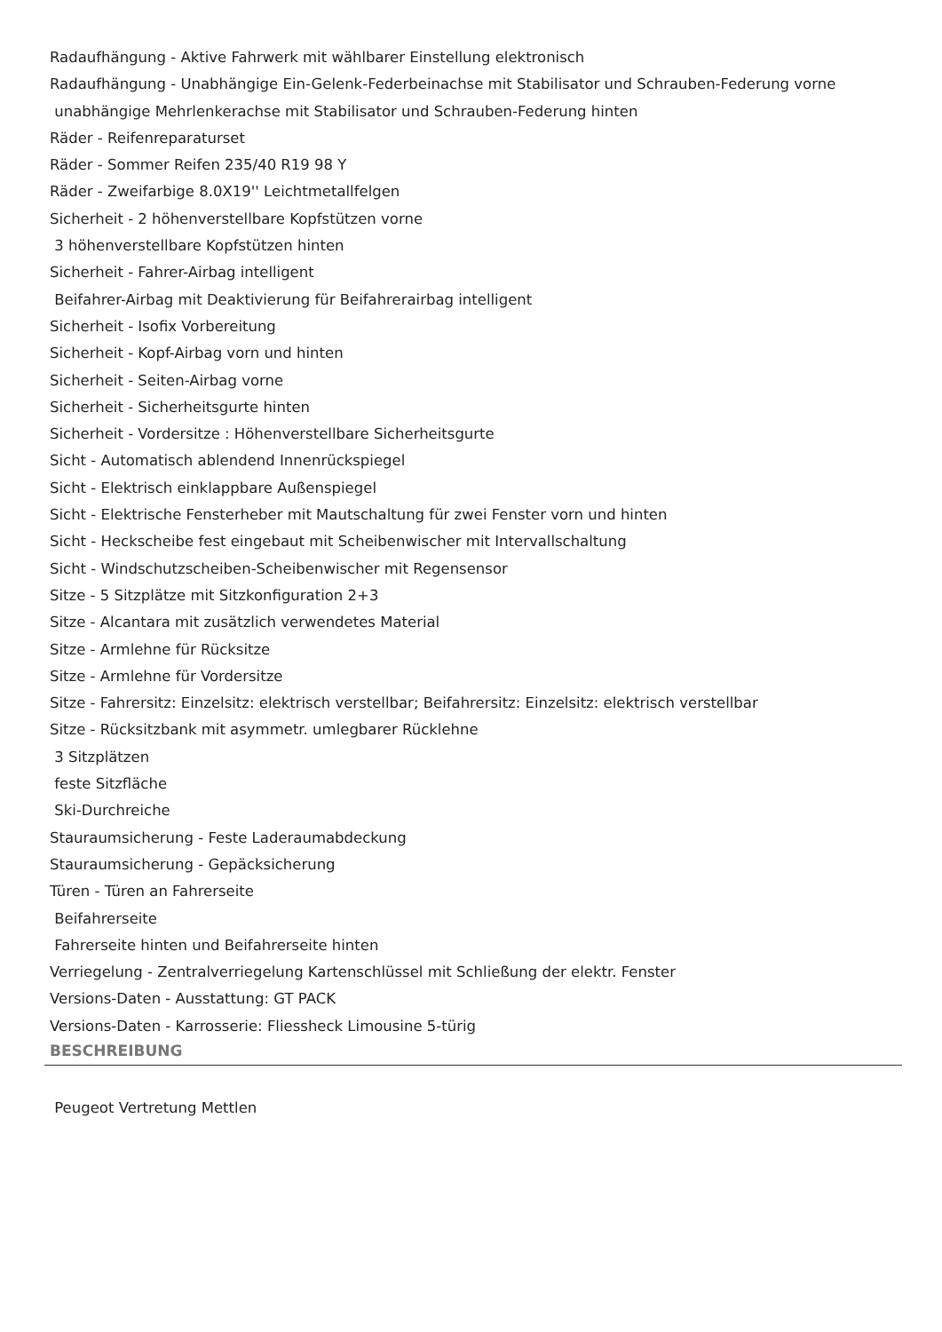Radaufhängung - Aktive Fahrwerk mit wählbarer Einstellung elektronisch
Radaufhängung - Unabhängige Ein-Gelenk-Federbeinachse mit Stabilisator und Schrauben-Federung vorne
unabhängige Mehrlenkerachse mit Stabilisator und Schrauben-Federung hinten
Räder - Reifenreparaturset
Räder - Sommer Reifen 235/40 R19 98 Y
Räder - Zweifarbige 8.0X19'' Leichtmetallfelgen
Sicherheit - 2 höhenverstellbare Kopfstützen vorne
3 höhenverstellbare Kopfstützen hinten
Sicherheit - Fahrer-Airbag intelligent
Beifahrer-Airbag mit Deaktivierung für Beifahrerairbag intelligent
Sicherheit - Isofix Vorbereitung
Sicherheit - Kopf-Airbag vorn und hinten
Sicherheit - Seiten-Airbag vorne
Sicherheit - Sicherheitsgurte hinten
Sicherheit - Vordersitze : Höhenverstellbare Sicherheitsgurte
Sicht - Automatisch ablendend Innenrückspiegel
Sicht - Elektrisch einklappbare Außenspiegel
Sicht - Elektrische Fensterheber mit Mautschaltung für zwei Fenster vorn und hinten
Sicht - Heckscheibe fest eingebaut mit Scheibenwischer mit Intervallschaltung
Sicht - Windschutzscheiben-Scheibenwischer mit Regensensor
Sitze - 5 Sitzplätze mit Sitzkonfiguration 2+3
Sitze - Alcantara mit zusätzlich verwendetes Material
Sitze - Armlehne für Rücksitze
Sitze - Armlehne für Vordersitze
Sitze - Fahrersitz: Einzelsitz: elektrisch verstellbar; Beifahrersitz: Einzelsitz: elektrisch verstellbar
Sitze - Rücksitzbank mit asymmetr. umlegbarer Rücklehne
3 Sitzplätzen
feste Sitzfläche
Ski-Durchreiche
Stauraumsicherung - Feste Laderaumabdeckung
Stauraumsicherung - Gepäcksicherung
Türen - Türen an Fahrerseite
Beifahrerseite
Fahrerseite hinten und Beifahrerseite hinten
Verriegelung - Zentralverriegelung Kartenschlüssel mit Schließung der elektr. Fenster
Versions-Daten - Ausstattung: GT PACK
Versions-Daten - Karrosserie: Fliessheck Limousine 5-türig
BESCHREIBUNG
Peugeot Vertretung Mettlen